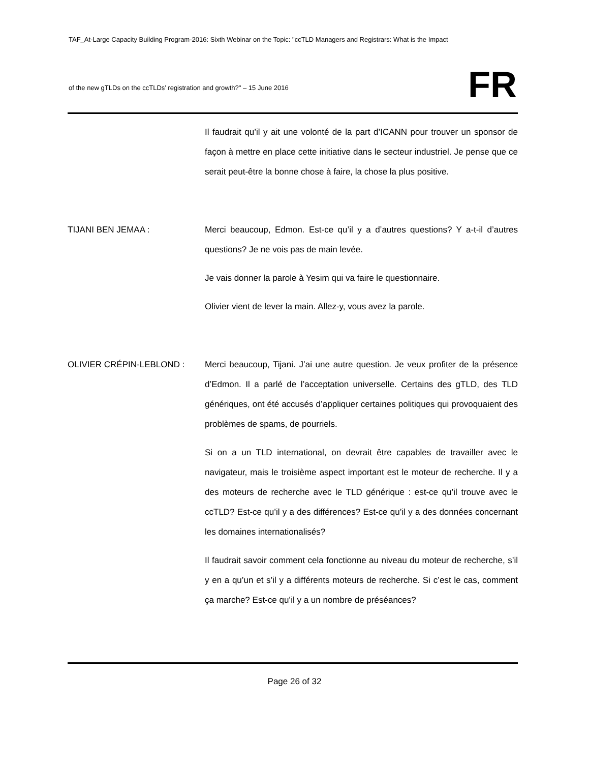TAF_At-Large Capacity Building Program-2016: Sixth Webinar on the Topic: "ccTLD Managers and Registrars: What is the Impact
of the new gTLDs on the ccTLDs’ registration and growth?" – 15 June 2016
FR
Il faudrait qu’il y ait une volonté de la part d’ICANN pour trouver un sponsor de façon à mettre en place cette initiative dans le secteur industriel. Je pense que ce serait peut-être la bonne chose à faire, la chose la plus positive.
TIJANI BEN JEMAA : Merci beaucoup, Edmon. Est-ce qu’il y a d’autres questions? Y a-t-il d’autres questions? Je ne vois pas de main levée.
Je vais donner la parole à Yesim qui va faire le questionnaire.
Olivier vient de lever la main. Allez-y, vous avez la parole.
OLIVIER CRÉPIN-LEBLOND : Merci beaucoup, Tijani. J’ai une autre question. Je veux profiter de la présence d’Edmon. Il a parlé de l’acceptation universelle. Certains des gTLD, des TLD génériques, ont été accusés d’appliquer certaines politiques qui provoquaient des problèmes de spams, de pourriels.
Si on a un TLD international, on devrait être capables de travailler avec le navigateur, mais le troisième aspect important est le moteur de recherche. Il y a des moteurs de recherche avec le TLD générique : est-ce qu’il trouve avec le ccTLD? Est-ce qu’il y a des différences? Est-ce qu’il y a des données concernant les domaines internationalisés?
Il faudrait savoir comment cela fonctionne au niveau du moteur de recherche, s’il y en a qu’un et s’il y a différents moteurs de recherche. Si c’est le cas, comment ça marche? Est-ce qu’il y a un nombre de préséances?
Page 26 of 32